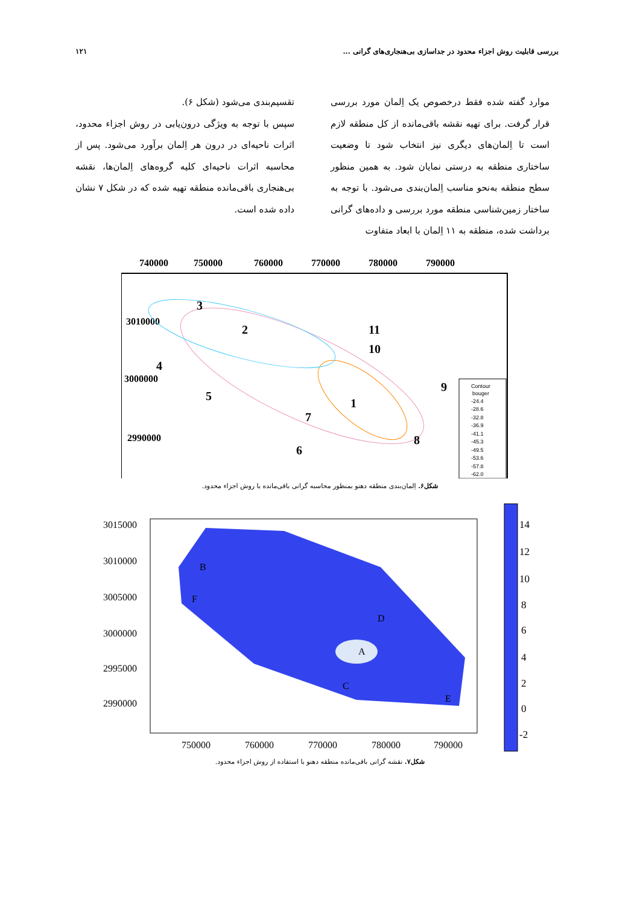بررسی قابلیت روش اجزاء محدود در جداسازی بی‌هنجاری‌های گرانی ... ۱۲۱
موارد گفته شده فقط درخصوص یک اِلمان مورد بررسی قرار گرفت. برای تهیه نقشه باقی‌مانده از کل منطقه لازم است تا اِلمان‌های دیگری نیز انتخاب شود تا وضعیت ساختاری منطقه به درستی نمایان شود. به همین منظور سطح منطقه به‌نحو مناسب اِلمان‌بندی می‌شود. با توجه به ساختار زمین‌شناسی منطقه مورد بررسی و داده‌های گرانی برداشت شده، منطقه به ۱۱ اِلمان با ابعاد متفاوت
تقسیم‌بندی می‌شود (شکل ۶).
سپس با توجه به ویژگی درون‌یابی در روش اجزاء محدود، اثرات ناحیه‌ای در درون هر اِلمان برآورد می‌شود. پس از محاسبه اثرات ناحیه‌ای کلیه گروه‌های اِلمان‌ها، نقشه بی‌هنجاری باقی‌مانده منطقه تهیه شده که در شکل ۷ نشان داده شده است.
740000
750000
760000
770000
780000
790000
3010000
3000000
2990000
3
2
11
10
4
5
1
9
7
8
6
Contour
bouger
-24.4
-28.6
-32.8
-36.9
-41.1
-45.3
-49.5
-53.6
-57.8
-62.0
شکل۶. اِلمان‌بندی منطقه دهنو بمنظور محاسبه گرانی باقی‌مانده با روش اجزاء محدود.
3015000
3010000
3005000
3000000
2995000
2990000
750000
760000
770000
780000
790000
B
F
D
A
C
E
14
12
10
8
6
4
2
0
-2
شکل۷. نقشه گرانی باقی‌مانده منطقه دهنو با استفاده از روش اجزاء محدود.